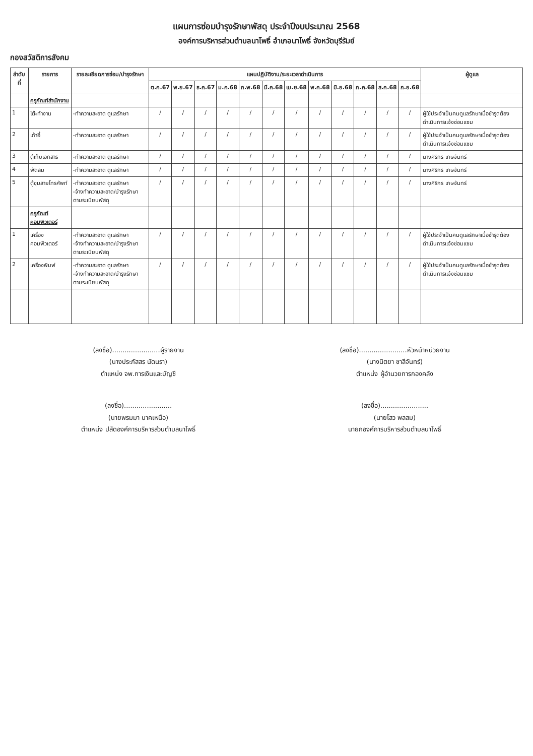แผนการซ่อมบำรุงรักษาพัสดุ ประจำปีงบประมาณ 2568
องค์การบริหารส่วนตำบลนาโพธิ์ อำเภอนาโพธิ์ จังหวัดบุรีรัมย์
กองสวัสดิการสังคม
| ลำดับที่ | รายการ | รายละเอียดการซ่อม/บำรุงรักษา | แผนปฏิบัติงาน/ระยะเวลาดำเนินการ | | | | | | | | | | | | ผู้ดูแล |
| --- | --- | --- | --- | --- | --- | --- | --- | --- | --- | --- | --- | --- | --- | --- | --- |
| | | | ต.ค.67 | พ.ย.67 | ธ.ค.67 | ม.ค.68 | ก.พ.68 | มี.ค.68 | เม.ย.68 | พ.ค.68 | มิ.ย.68 | ก.ค.68 | ส.ค.68 | ก.ย.68 | |
| | ครุภัณฑ์สำนักงาน | | | | | | | | | | | | | | |
| 1 | โต๊ะทำงาน | -ทำความสะอาด ดูแลรักษา | / | / | / | / | / | / | / | / | / | / | / | / | ผู้ใช้ประจำเป็นคนดูแลรักษาเมื่อชำรุดต้องดำเนินการแจ้งซ่อมแซม |
| 2 | เก้าอี้ | -ทำความสะอาด ดูแลรักษา | / | / | / | / | / | / | / | / | / | / | / | / | ผู้ใช้ประจำเป็นคนดูแลรักษาเมื่อชำรุดต้องดำเนินการแจ้งซ่อมแซม |
| 3 | ตู้เก็บเอกสาร | -ทำความสะอาด ดูแลรักษา | / | / | / | / | / | / | / | / | / | / | / | / | นางศิริกร เกษจันทร์ |
| 4 | พัดลม | -ทำความสะอาด ดูแลรักษา | / | / | / | / | / | / | / | / | / | / | / | / | นางศิริกร เกษจันทร์ |
| 5 | ตู้ชุมสายโทรศัพท์ | -ทำความสะอาด ดูแลรักษา -จ้างทำความสะอาด/บำรุงรักษาตามระเบียบพัสดุ | / | / | / | / | / | / | / | / | / | / | / | / | นางศิริกร เกษจันทร์ |
| | ครุภัณฑ์คอมพิวเตอร์ | | | | | | | | | | | | | | |
| 1 | เครื่องคอมพิวเตอร์ | -ทำความสะอาด ดูแลรักษา -จ้างทำความสะอาด/บำรุงรักษาตามระเบียบพัสดุ | / | / | / | / | / | / | / | / | / | / | / | / | ผู้ใช้ประจำเป็นคนดูแลรักษาเมื่อชำรุดต้องดำเนินการแจ้งซ่อมแซม |
| 2 | เครื่องพิมพ์ | -ทำความสะอาด ดูแลรักษา -จ้างทำความสะอาด/บำรุงรักษาตามระเบียบพัสดุ | / | / | / | / | / | / | / | / | / | / | / | / | ผู้ใช้ประจำเป็นคนดูแลรักษาเมื่อชำรุดต้องดำเนินการแจ้งซ่อมแซม |
(ลงชื่อ).......................ผู้รายงาน
(นางประภัสสร นัดนรา)
ตำแหน่ง จพ.การเงินและบัญชี
(ลงชื่อ).......................หัวหน้าหน่วยงาน
(นางนิตยา ชาลีจันทร์)
ตำแหน่ง ผู้อำนวยการกองคลัง
(ลงชื่อ).......................
(นายพรมมา นาคเหนือ)
ตำแหน่ง ปลัดองค์การบริหารส่วนตำบลนาโพธิ์
(ลงชื่อ).......................
(นายโสว พลสม)
นายกองค์การบริหารส่วนตำบลนาโพธิ์